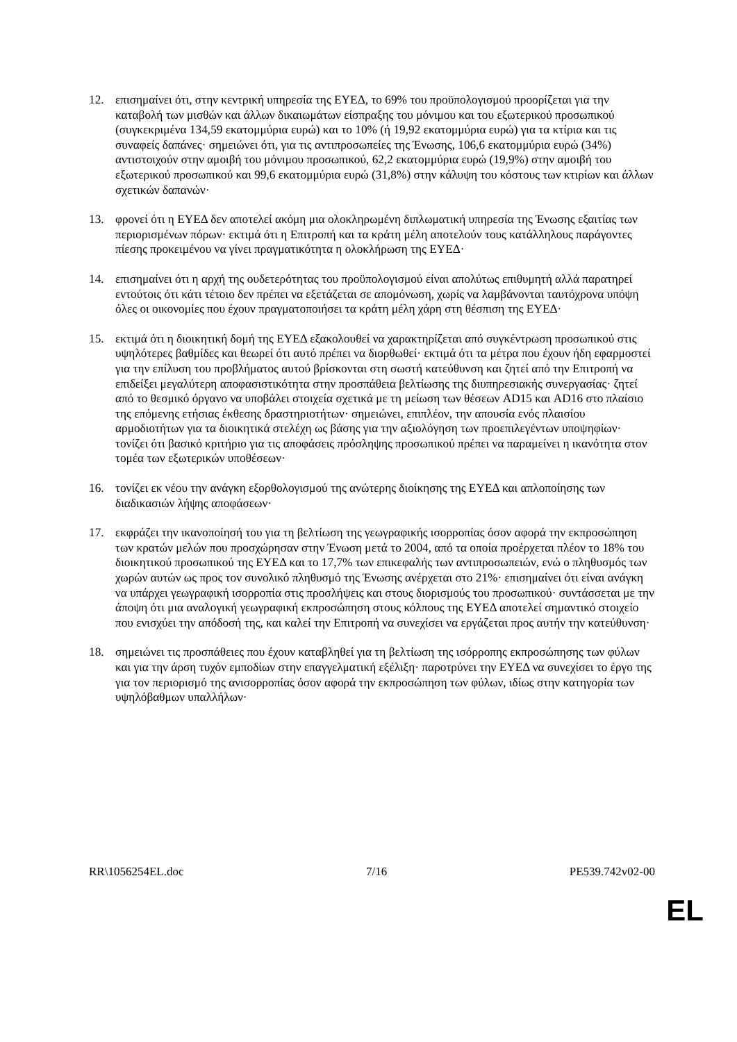12. επισημαίνει ότι, στην κεντρική υπηρεσία της ΕΥΕΔ, το 69% του προϋπολογισμού προορίζεται για την καταβολή των μισθών και άλλων δικαιωμάτων είσπραξης του μόνιμου και του εξωτερικού προσωπικού (συγκεκριμένα 134,59 εκατομμύρια ευρώ) και το 10% (ή 19,92 εκατομμύρια ευρώ) για τα κτίρια και τις συναφείς δαπάνες· σημειώνει ότι, για τις αντιπροσωπείες της Ένωσης, 106,6 εκατομμύρια ευρώ (34%) αντιστοιχούν στην αμοιβή του μόνιμου προσωπικού, 62,2 εκατομμύρια ευρώ (19,9%) στην αμοιβή του εξωτερικού προσωπικού και 99,6 εκατομμύρια ευρώ (31,8%) στην κάλυψη του κόστους των κτιρίων και άλλων σχετικών δαπανών·
13. φρονεί ότι η ΕΥΕΔ δεν αποτελεί ακόμη μια ολοκληρωμένη διπλωματική υπηρεσία της Ένωσης εξαιτίας των περιορισμένων πόρων· εκτιμά ότι η Επιτροπή και τα κράτη μέλη αποτελούν τους κατάλληλους παράγοντες πίεσης προκειμένου να γίνει πραγματικότητα η ολοκλήρωση της ΕΥΕΔ·
14. επισημαίνει ότι η αρχή της ουδετερότητας του προϋπολογισμού είναι απολύτως επιθυμητή αλλά παρατηρεί εντούτοις ότι κάτι τέτοιο δεν πρέπει να εξετάζεται σε απομόνωση, χωρίς να λαμβάνονται ταυτόχρονα υπόψη όλες οι οικονομίες που έχουν πραγματοποιήσει τα κράτη μέλη χάρη στη θέσπιση της ΕΥΕΔ·
15. εκτιμά ότι η διοικητική δομή της ΕΥΕΔ εξακολουθεί να χαρακτηρίζεται από συγκέντρωση προσωπικού στις υψηλότερες βαθμίδες και θεωρεί ότι αυτό πρέπει να διορθωθεί· εκτιμά ότι τα μέτρα που έχουν ήδη εφαρμοστεί για την επίλυση του προβλήματος αυτού βρίσκονται στη σωστή κατεύθυνση και ζητεί από την Επιτροπή να επιδείξει μεγαλύτερη αποφασιστικότητα στην προσπάθεια βελτίωσης της διυπηρεσιακής συνεργασίας· ζητεί από το θεσμικό όργανο να υποβάλει στοιχεία σχετικά με τη μείωση των θέσεων AD15 και AD16 στο πλαίσιο της επόμενης ετήσιας έκθεσης δραστηριοτήτων· σημειώνει, επιπλέον, την απουσία ενός πλαισίου αρμοδιοτήτων για τα διοικητικά στελέχη ως βάσης για την αξιολόγηση των προεπιλεγέντων υποψηφίων· τονίζει ότι βασικό κριτήριο για τις αποφάσεις πρόσληψης προσωπικού πρέπει να παραμείνει η ικανότητα στον τομέα των εξωτερικών υποθέσεων·
16. τονίζει εκ νέου την ανάγκη εξορθολογισμού της ανώτερης διοίκησης της ΕΥΕΔ και απλοποίησης των διαδικασιών λήψης αποφάσεων·
17. εκφράζει την ικανοποίησή του για τη βελτίωση της γεωγραφικής ισορροπίας όσον αφορά την εκπροσώπηση των κρατών μελών που προσχώρησαν στην Ένωση μετά το 2004, από τα οποία προέρχεται πλέον το 18% του διοικητικού προσωπικού της ΕΥΕΔ και το 17,7% των επικεφαλής των αντιπροσωπειών, ενώ ο πληθυσμός των χωρών αυτών ως προς τον συνολικό πληθυσμό της Ένωσης ανέρχεται στο 21%· επισημαίνει ότι είναι ανάγκη να υπάρχει γεωγραφική ισορροπία στις προσλήψεις και στους διορισμούς του προσωπικού· συντάσσεται με την άποψη ότι μια αναλογική γεωγραφική εκπροσώπηση στους κόλπους της ΕΥΕΔ αποτελεί σημαντικό στοιχείο που ενισχύει την απόδοσή της, και καλεί την Επιτροπή να συνεχίσει να εργάζεται προς αυτήν την κατεύθυνση·
18. σημειώνει τις προσπάθειες που έχουν καταβληθεί για τη βελτίωση της ισόρροπης εκπροσώπησης των φύλων και για την άρση τυχόν εμποδίων στην επαγγελματική εξέλιξη· παροτρύνει την ΕΥΕΔ να συνεχίσει το έργο της για τον περιορισμό της ανισορροπίας όσον αφορά την εκπροσώπηση των φύλων, ιδίως στην κατηγορία των υψηλόβαθμων υπαλλήλων·
RR\1056254EL.doc 7/16 PE539.742v02-00
EL